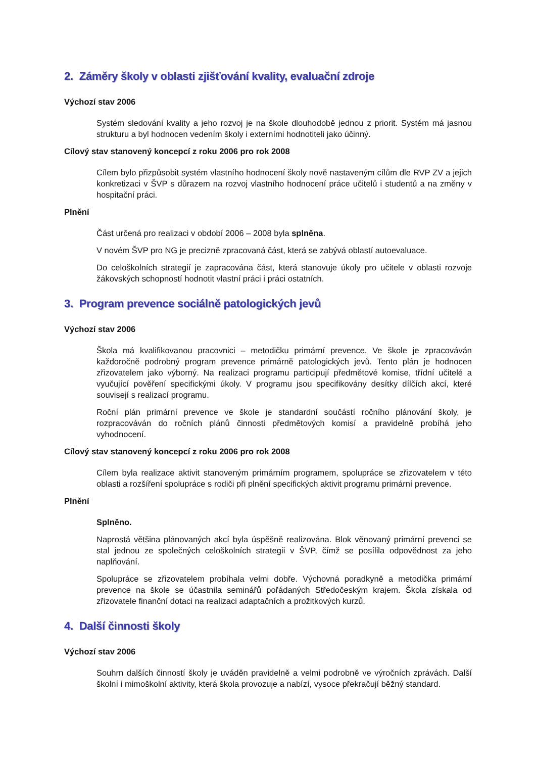2. Záměry školy v oblasti zjišťování kvality, evaluační zdroje
Výchozí stav 2006
Systém sledování kvality a jeho rozvoj je na škole dlouhodobě jednou z priorit. Systém má jasnou strukturu a byl hodnocen vedením školy i externími hodnotiteli jako účinný.
Cílový stav stanovený koncepcí z roku 2006 pro rok 2008
Cílem bylo přizpůsobit systém vlastního hodnocení školy nově nastaveným cílům dle RVP ZV a jejich konkretizaci v ŠVP s důrazem na rozvoj vlastního hodnocení práce učitelů i studentů a na změny v hospitační práci.
Plnění
Část určená pro realizaci v období 2006 – 2008 byla splněna.
V novém ŠVP pro NG je precizně zpracovaná část, která se zabývá oblastí autoevaluace.
Do celoškolních strategií je zapracována část, která stanovuje úkoly pro učitele v oblasti rozvoje žákovských schopností hodnotit vlastní práci i práci ostatních.
3. Program prevence sociálně patologických jevů
Výchozí stav 2006
Škola má kvalifikovanou pracovnici – metodičku primární prevence. Ve škole je zpracováván každoročně podrobný program prevence primárně patologických jevů. Tento plán je hodnocen zřizovatelem jako výborný. Na realizaci programu participují předmětové komise, třídní učitelé a vyučující pověření specifickými úkoly. V programu jsou specifikovány desítky dílčích akcí, které souvisejí s realizací programu.
Roční plán primární prevence ve škole je standardní součástí ročního plánování školy, je rozpracováván do ročních plánů činnosti předmětových komisí a pravidelně probíhá jeho vyhodnocení.
Cílový stav stanovený koncepcí z roku 2006 pro rok 2008
Cílem byla realizace aktivit stanoveným primárním programem, spolupráce se zřizovatelem v této oblasti a rozšíření spolupráce s rodiči při plnění specifických aktivit programu primární prevence.
Plnění
Splněno.
Naprostá většina plánovaných akcí byla úspěšně realizována. Blok věnovaný primární prevenci se stal jednou ze společných celoškolních strategii v ŠVP, čímž se posílila odpovědnost za jeho naplňování.
Spolupráce se zřizovatelem probíhala velmi dobře. Výchovná poradkyně a metodička primární prevence na škole se účastnila seminářů pořádaných Středočeským krajem. Škola získala od zřizovatele finanční dotaci na realizaci adaptačních a prožitkových kurzů.
4. Další činnosti školy
Výchozí stav 2006
Souhrn dalších činností školy je uváděn pravidelně a velmi podrobně ve výročních zprávách. Další školní i mimoškolní aktivity, která škola provozuje a nabízí, vysoce překračují běžný standard.